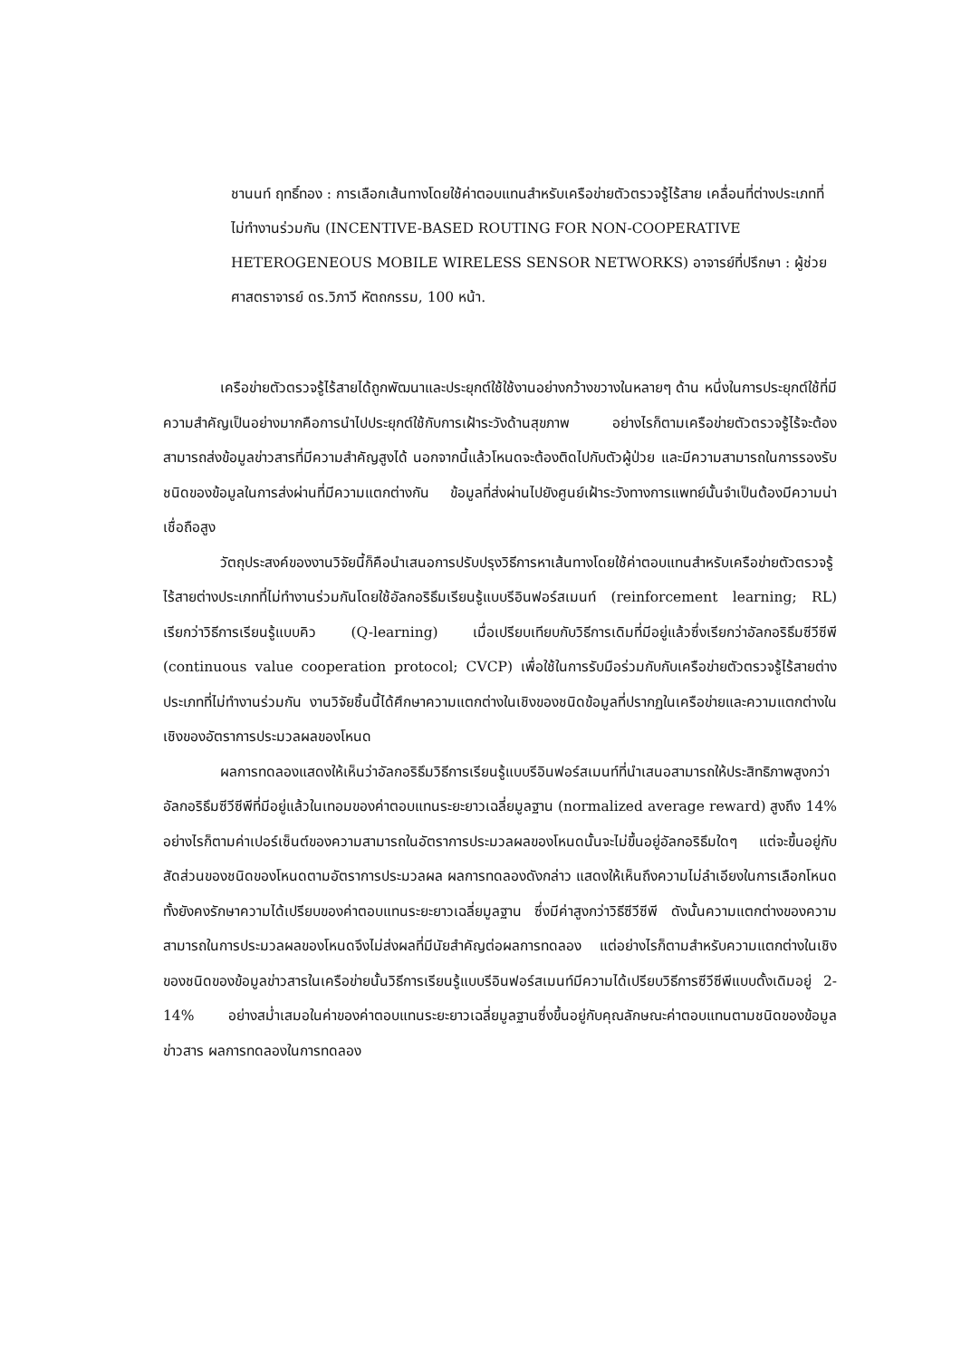ชานนท์ ฤทธิ์ทอง : การเลือกเส้นทางโดยใช้ค่าตอบแทนสำหรับเครือข่ายตัวตรวจรู้ไร้สาย เคลื่อนที่ต่างประเภทที่ไม่ทำงานร่วมกัน (INCENTIVE-BASED ROUTING FOR NON-COOPERATIVE HETEROGENEOUS MOBILE WIRELESS SENSOR NETWORKS) อาจารย์ที่ปรึกษา : ผู้ช่วยศาสตราจารย์ ดร.วิภาวี หัตถกรรม, 100 หน้า.
เครือข่ายตัวตรวจรู้ไร้สายได้ถูกพัฒนาและประยุกต์ใช้ใช้งานอย่างกว้างขวางในหลายๆ ด้าน หนึ่งในการประยุกต์ใช้ที่มีความสำคัญเป็นอย่างมากคือการนำไปประยุกต์ใช้กับการเฝ้าระวังด้านสุขภาพ อย่างไรก็ตามเครือข่ายตัวตรวจรู้ไร้จะต้องสามารถส่งข้อมูลข่าวสารที่มีความสำคัญสูงได้ นอกจากนี้แล้วโหนดจะต้องติดไปกับตัวผู้ป่วย และมีความสามารถในการรองรับชนิดของข้อมูลในการส่งผ่านที่มีความแตกต่างกัน ข้อมูลที่ส่งผ่านไปยังศูนย์เฝ้าระวังทางการแพทย์นั้นจำเป็นต้องมีความน่าเชื่อถือสูง
วัตถุประสงค์ของงานวิจัยนี้ก็คือนำเสนอการปรับปรุงวิธีการหาเส้นทางโดยใช้ค่าตอบแทนสำหรับเครือข่ายตัวตรวจรู้ไร้สายต่างประเภทที่ไม่ทำงานร่วมกันโดยใช้อัลกอริธึมเรียนรู้แบบรีอินฟอร์สเมนท์ (reinforcement learning; RL) เรียกว่าวิธีการเรียนรู้แบบคิว (Q-learning) เมื่อเปรียบเทียบกับวิธีการเดิมที่มีอยู่แล้วซึ่งเรียกว่าอัลกอริธึมซีวีซีพี (continuous value cooperation protocol; CVCP) เพื่อใช้ในการรับมือร่วมกับกับเครือข่ายตัวตรวจรู้ไร้สายต่างประเภทที่ไม่ทำงานร่วมกัน งานวิจัยชิ้นนี้ได้ศึกษาความแตกต่างในเชิงของชนิดข้อมูลที่ปรากฏในเครือข่ายและความแตกต่างในเชิงของอัตราการประมวลผลของโหนด
ผลการทดลองแสดงให้เห็นว่าอัลกอริธึมวิธีการเรียนรู้แบบรีอินฟอร์สเมนท์ที่นำเสนอสามารถให้ประสิทธิภาพสูงกว่าอัลกอริธึมซีวีซีพีที่มีอยู่แล้วในเทอมของค่าตอบแทนระยะยาวเฉลี่ยมูลฐาน (normalized average reward) สูงถึง 14% อย่างไรก็ตามค่าเปอร์เซ็นต์ของความสามารถในอัตราการประมวลผลของโหนดนั้นจะไม่ขึ้นอยู่อัลกอริธึมใดๆ แต่จะขึ้นอยู่กับสัดส่วนของชนิดของโหนดตามอัตราการประมวลผล ผลการทดลองดังกล่าว แสดงให้เห็นถึงความไม่ลำเอียงในการเลือกโหนด ทั้งยังคงรักษาความได้เปรียบของค่าตอบแทนระยะยาวเฉลี่ยมูลฐาน ซึ่งมีค่าสูงกว่าวิธีซีวีซีพี ดังนั้นความแตกต่างของความสามารถในการประมวลผลของโหนดจึงไม่ส่งผลที่มีนัยสำคัญต่อผลการทดลอง แต่อย่างไรก็ตามสำหรับความแตกต่างในเชิงของชนิดของข้อมูลข่าวสารในเครือข่ายนั้นวิธีการเรียนรู้แบบรีอินฟอร์สเมนท์มีความได้เปรียบวิธีการซีวีซีพีแบบดั้งเดิมอยู่ 2-14% อย่างสม่ำเสมอในค่าของค่าตอบแทนระยะยาวเฉลี่ยมูลฐานซึ่งขึ้นอยู่กับคุณลักษณะค่าตอบแทนตามชนิดของข้อมูลข่าวสาร ผลการทดลองในการทดลอง